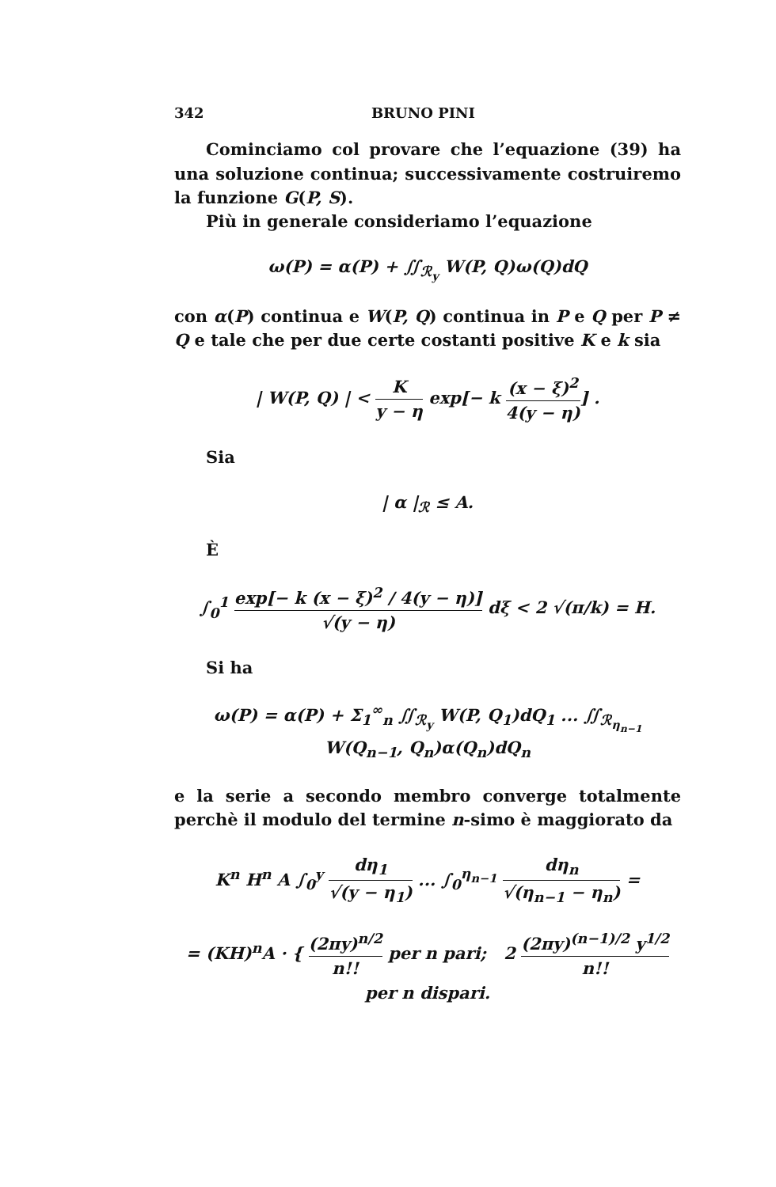342 BRUNO PINI
Cominciamo col provare che l’equazione (39) ha una soluzione continua; successivamente costruiremo la funzione G(P, S).
Più in generale consideriamo l’equazione
ω(P) = α(P) + ∬<sub>ℛ<sub>y</sub></sub> W(P, Q)ω(Q)dQ
con α(P) continua e W(P, Q) continua in P e Q per P ≠ Q e tale che per due certe costanti positive K e k sia
| W(P, Q) | < K y − η exp[− k (x − ξ)<sup>2</sup> 4(y − η)] .
Sia
| α |<sub>ℛ</sub> ≤ A.
È
∫<sub>0</sub><sup>1</sup> exp[− k (x − ξ)<sup>2</sup> / 4(y − η)] √(y − η) dξ < 2 √(π/k) = H.
Si ha
ω(P) = α(P) + Σ<sub>1</sub><sup>∞</sup><sub>n</sub> ∬<sub>ℛ<sub>y</sub></sub> W(P, Q<sub>1</sub>)dQ<sub>1</sub> ... ∬<sub>ℛ<sub>η<sub>n−1</sub></sub></sub> W(Q<sub>n−1</sub>, Q<sub>n</sub>)α(Q<sub>n</sub>)dQ<sub>n</sub>
e la serie a secondo membro converge totalmente perchè il modulo del termine n-simo è maggiorato da
K<sup>n</sup> H<sup>n</sup> A ∫<sub>0</sub><sup>y</sup> dη<sub>1</sub> √(y − η<sub>1</sub>) ... ∫<sub>0</sub><sup>η<sub>n−1</sub></sup> dη<sub>n</sub> √(η<sub>n−1</sub> − η<sub>n</sub>) =
= (KH)<sup>n</sup>A · { (2πy)<sup>n/2</sup> n!! per n pari; 2 (2πy)<sup>(n−1)/2</sup> y<sup>1/2</sup> n!! per n dispari.